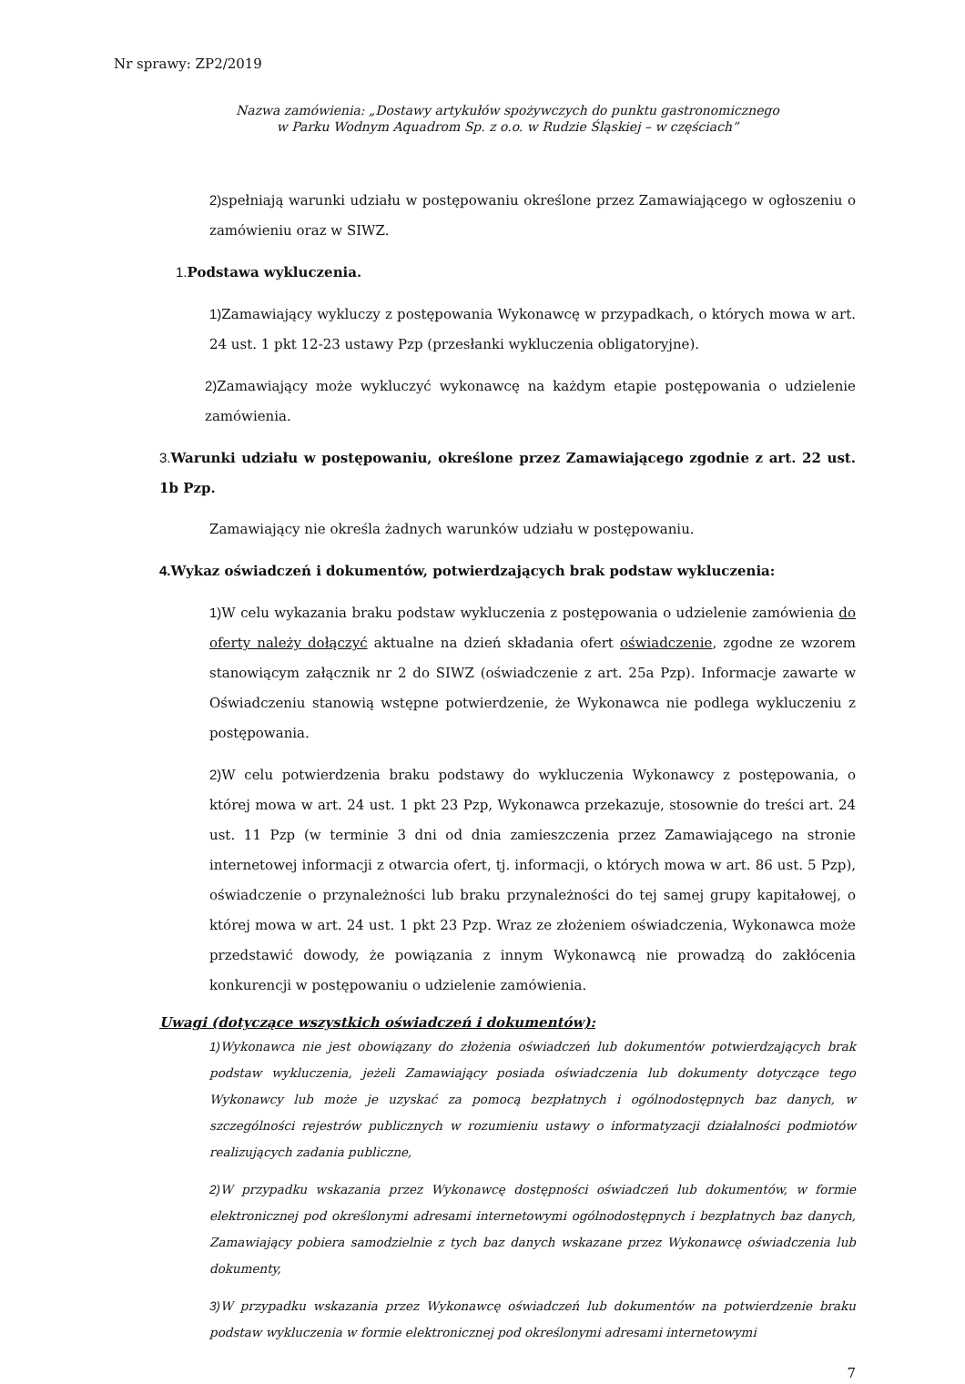Nr sprawy: ZP2/2019
Nazwa zamówienia: „Dostawy artykułów spożywczych do punktu gastronomicznego
w Parku Wodnym Aquadrom Sp. z o.o. w Rudzie Śląskiej – w częściach”
2) spełniają warunki udziału w postępowaniu określone przez Zamawiającego w ogłoszeniu o zamówieniu oraz w SIWZ.
1. Podstawa wykluczenia.
1) Zamawiający wykluczy z postępowania Wykonawcę w przypadkach, o których mowa w art. 24 ust. 1 pkt 12-23 ustawy Pzp (przesłanki wykluczenia obligatoryjne).
2) Zamawiający może wykluczyć wykonawcę na każdym etapie postępowania o udzielenie zamówienia.
3. Warunki udziału w postępowaniu, określone przez Zamawiającego zgodnie z art. 22 ust. 1b Pzp.
Zamawiający nie określa żadnych warunków udziału w postępowaniu.
4. Wykaz oświadczeń i dokumentów, potwierdzających brak podstaw wykluczenia:
1) W celu wykazania braku podstaw wykluczenia z postępowania o udzielenie zamówienia do oferty należy dołączyć aktualne na dzień składania ofert oświadczenie, zgodne ze wzorem stanowiącym załącznik nr 2 do SIWZ (oświadczenie z art. 25a Pzp). Informacje zawarte w Oświadczeniu stanowią wstępne potwierdzenie, że Wykonawca nie podlega wykluczeniu z postępowania.
2) W celu potwierdzenia braku podstawy do wykluczenia Wykonawcy z postępowania, o której mowa w art. 24 ust. 1 pkt 23 Pzp, Wykonawca przekazuje, stosownie do treści art. 24 ust. 11 Pzp (w terminie 3 dni od dnia zamieszczenia przez Zamawiającego na stronie internetowej informacji z otwarcia ofert, tj. informacji, o których mowa w art. 86 ust. 5 Pzp), oświadczenie o przynależności lub braku przynależności do tej samej grupy kapitałowej, o której mowa w art. 24 ust. 1 pkt 23 Pzp. Wraz ze złożeniem oświadczenia, Wykonawca może przedstawić dowody, że powiązania z innym Wykonawcą nie prowadzą do zakłócenia konkurencji w postępowaniu o udzielenie zamówienia.
Uwagi (dotyczące wszystkich oświadczeń i dokumentów):
1) Wykonawca nie jest obowiązany do złożenia oświadczeń lub dokumentów potwierdzających brak podstaw wykluczenia, jeżeli Zamawiający posiada oświadczenia lub dokumenty dotyczące tego Wykonawcy lub może je uzyskać za pomocą bezpłatnych i ogólnodostępnych baz danych, w szczególności rejestrów publicznych w rozumieniu ustawy o informatyzacji działalności podmiotów realizujących zadania publiczne,
2) W przypadku wskazania przez Wykonawcę dostępności oświadczeń lub dokumentów, w formie elektronicznej pod określonymi adresami internetowymi ogólnodostępnych i bezpłatnych baz danych, Zamawiający pobiera samodzielnie z tych baz danych wskazane przez Wykonawcę oświadczenia lub dokumenty,
3) W przypadku wskazania przez Wykonawcę oświadczeń lub dokumentów na potwierdzenie braku podstaw wykluczenia w formie elektronicznej pod określonymi adresami internetowymi
7